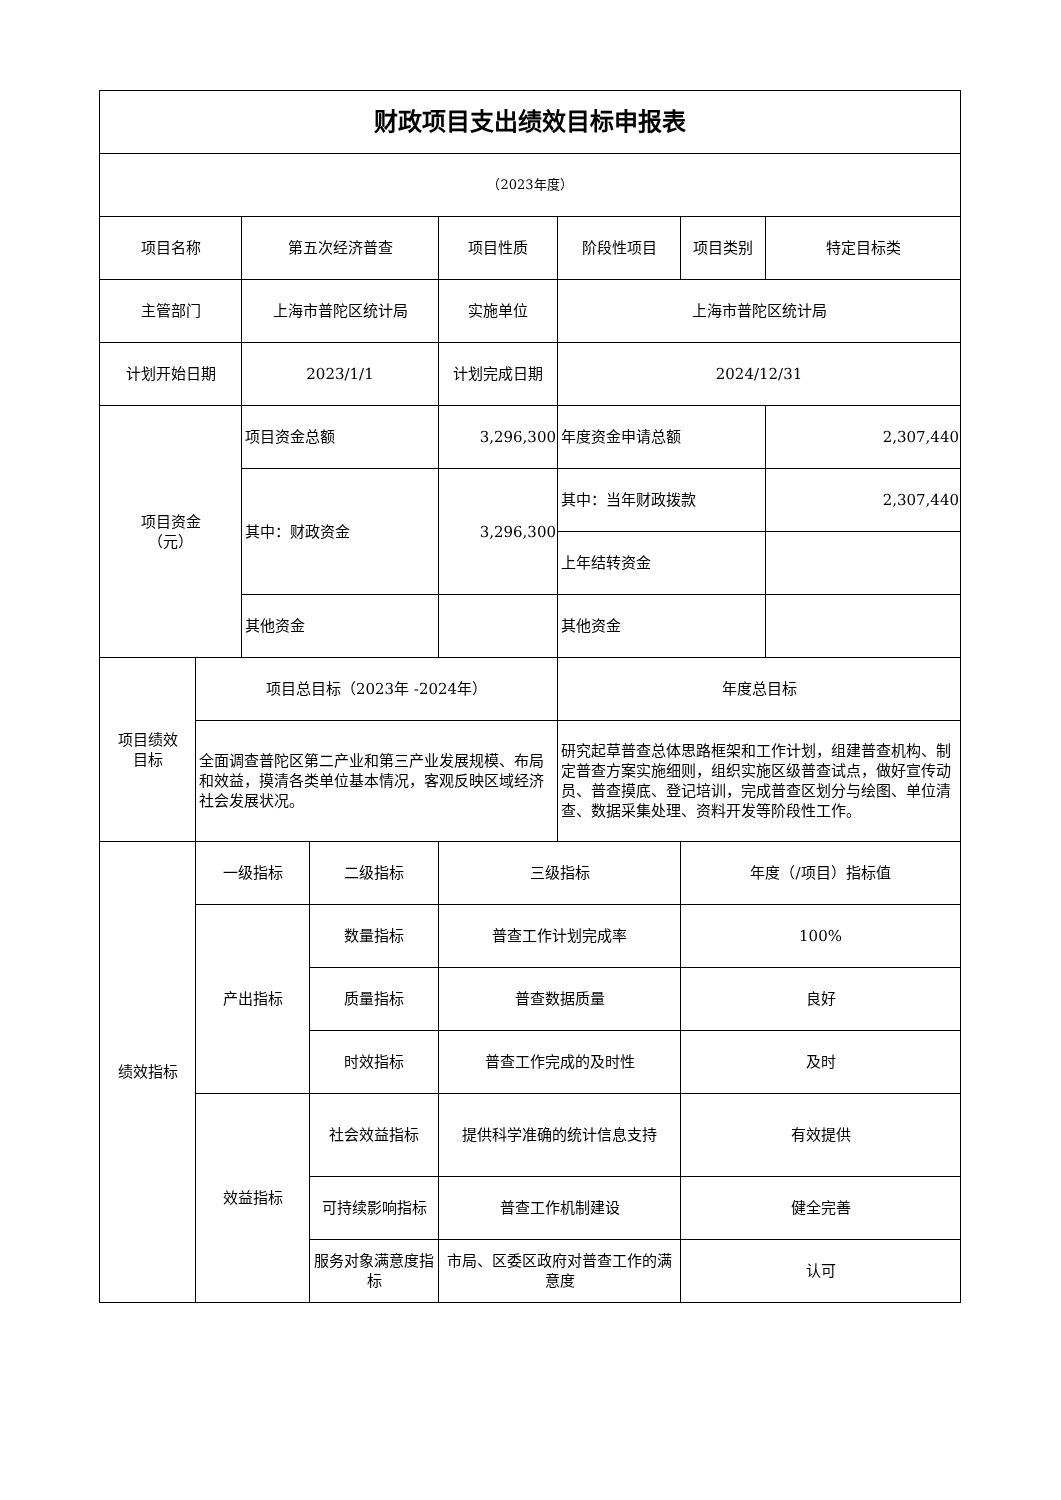| 财政项目支出绩效目标申报表 | | | | | | | |
| （2023年度） | | | | | | | |
| 项目名称 | | 第五次经济普查 | | 项目性质 | 阶段性项目 | 项目类别 | 特定目标类 |
| 主管部门 | | 上海市普陀区统计局 | | 实施单位 | 上海市普陀区统计局 | | |
| 计划开始日期 | | 2023/1/1 | | 计划完成日期 | 2024/12/31 | | |
| 项目资金 （元） | | 项目资金总额 | | 3,296,300 | 年度资金申请总额 | | 2,307,440 |
| | | 其中：财政资金 | | 3,296,300 | 其中：当年财政拨款 | | 2,307,440 |
| | | | | | 上年结转资金 | | |
| | | 其他资金 | | | 其他资金 | | |
| 项目绩效 目标 | 项目总目标（2023年 -2024年） | | | | 年度总目标 | | |
| | 全面调查普陀区第二产业和第三产业发展规模、布局和效益，摸清各类单位基本情况，客观反映区域经济社会发展状况。 | | | | 研究起草普查总体思路框架和工作计划，组建普查机构、制定普查方案实施细则，组织实施区级普查试点，做好宣传动员、普查摸底、登记培训，完成普查区划分与绘图、单位清查、数据采集处理、资料开发等阶段性工作。 | | |
| 绩效指标 | 一级指标 | | 二级指标 | 三级指标 | | 年度（/项目）指标值 | |
| | 产出指标 | | 数量指标 | 普查工作计划完成率 | | 100% | |
| | | | 质量指标 | 普查数据质量 | | 良好 | |
| | | | 时效指标 | 普查工作完成的及时性 | | 及时 | |
| | 效益指标 | | 社会效益指标 | 提供科学准确的统计信息支持 | | 有效提供 | |
| | | | 可持续影响指标 | 普查工作机制建设 | | 健全完善 | |
| | | | 服务对象满意度指标 | 市局、区委区政府对普查工作的满意度 | | 认可 | |